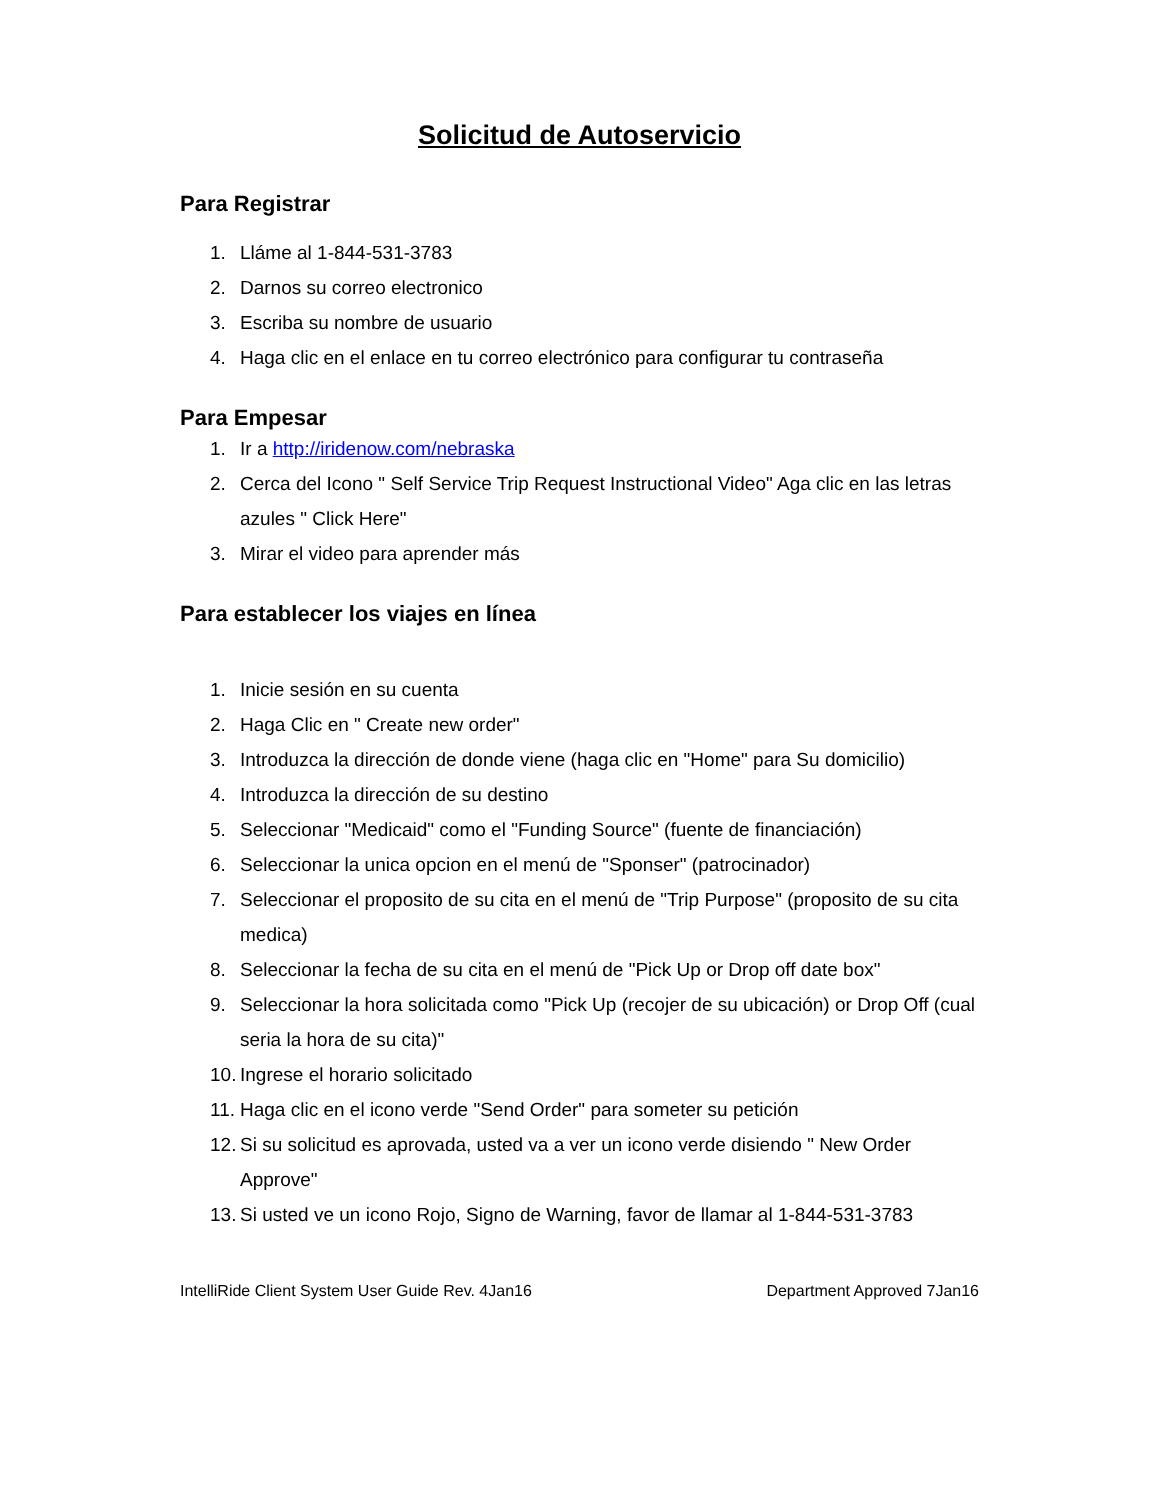Solicitud de Autoservicio
Para Registrar
1. Lláme al 1-844-531-3783
2. Darnos su correo electronico
3. Escriba su nombre de usuario
4. Haga clic en el enlace en tu correo electrónico para configurar tu contraseña
Para Empesar
1. Ir a http://iridenow.com/nebraska
2. Cerca del Icono " Self Service Trip Request Instructional Video" Aga clic en las letras azules " Click Here"
3. Mirar el video para aprender más
Para establecer los viajes en línea
1. Inicie sesión en su cuenta
2. Haga Clic en " Create new order"
3. Introduzca la dirección de donde viene (haga clic en "Home" para Su domicilio)
4. Introduzca la dirección de su destino
5. Seleccionar "Medicaid" como el "Funding Source" (fuente de financiación)
6. Seleccionar la unica opcion en el menú de "Sponser" (patrocinador)
7. Seleccionar el proposito de su cita en el menú de "Trip Purpose" (proposito de su cita medica)
8. Seleccionar la fecha de su cita en el menú de "Pick Up or Drop off date box"
9. Seleccionar la hora solicitada como "Pick Up (recojer de su ubicación) or Drop Off (cual seria la hora de su cita)"
10. Ingrese el horario solicitado
11. Haga clic en el icono verde "Send Order" para someter su petición
12. Si su solicitud es aprovada, usted va a ver un icono verde disiendo " New Order Approve"
13. Si usted ve un icono Rojo, Signo de Warning, favor de llamar al 1-844-531-3783
IntelliRide Client System User Guide Rev. 4Jan16 Department Approved 7Jan16